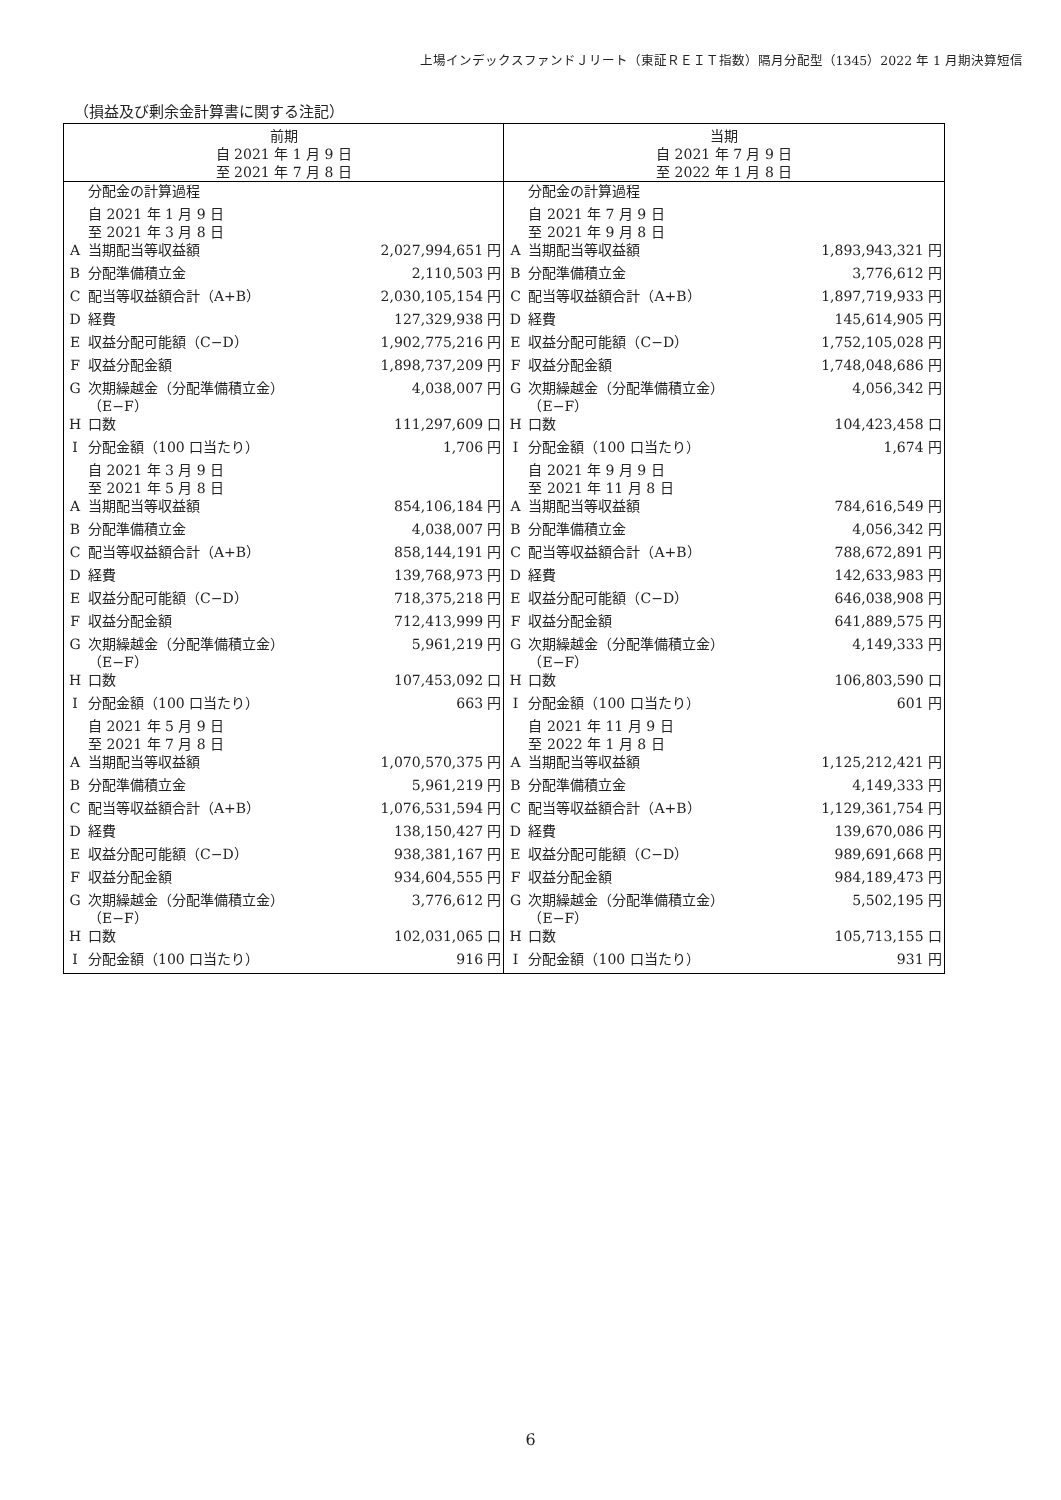上場インデックスファンドＪリート（東証ＲＥＩＴ指数）隔月分配型（1345）2022 年 1 月期決算短信
（損益及び剰余金計算書に関する注記）
| 前期 自 2021 年 1 月 9 日 至 2021 年 7 月 8 日 | | | 当期 自 2021 年 7 月 9 日 至 2022 年 1 月 8 日 | | |
| | 分配金の計算過程 | | | 分配金の計算過程 | |
| | 自 2021 年 1 月 9 日 至 2021 年 3 月 8 日 | | | 自 2021 年 7 月 9 日 至 2021 年 9 月 8 日 | |
| A | 当期配当等収益額 | 2,027,994,651 円 | A | 当期配当等収益額 | 1,893,943,321 円 |
| B | 分配準備積立金 | 2,110,503 円 | B | 分配準備積立金 | 3,776,612 円 |
| C | 配当等収益額合計（A+B） | 2,030,105,154 円 | C | 配当等収益額合計（A+B） | 1,897,719,933 円 |
| D | 経費 | 127,329,938 円 | D | 経費 | 145,614,905 円 |
| E | 収益分配可能額（C−D） | 1,902,775,216 円 | E | 収益分配可能額（C−D） | 1,752,105,028 円 |
| F | 収益分配金額 | 1,898,737,209 円 | F | 収益分配金額 | 1,748,048,686 円 |
| G | 次期繰越金（分配準備積立金） （E−F） | 4,038,007 円 | G | 次期繰越金（分配準備積立金） （E−F） | 4,056,342 円 |
| H | 口数 | 111,297,609 口 | H | 口数 | 104,423,458 口 |
| I | 分配金額（100 口当たり） | 1,706 円 | I | 分配金額（100 口当たり） | 1,674 円 |
| | 自 2021 年 3 月 9 日 至 2021 年 5 月 8 日 | | | 自 2021 年 9 月 9 日 至 2021 年 11 月 8 日 | |
| A | 当期配当等収益額 | 854,106,184 円 | A | 当期配当等収益額 | 784,616,549 円 |
| B | 分配準備積立金 | 4,038,007 円 | B | 分配準備積立金 | 4,056,342 円 |
| C | 配当等収益額合計（A+B） | 858,144,191 円 | C | 配当等収益額合計（A+B） | 788,672,891 円 |
| D | 経費 | 139,768,973 円 | D | 経費 | 142,633,983 円 |
| E | 収益分配可能額（C−D） | 718,375,218 円 | E | 収益分配可能額（C−D） | 646,038,908 円 |
| F | 収益分配金額 | 712,413,999 円 | F | 収益分配金額 | 641,889,575 円 |
| G | 次期繰越金（分配準備積立金） （E−F） | 5,961,219 円 | G | 次期繰越金（分配準備積立金） （E−F） | 4,149,333 円 |
| H | 口数 | 107,453,092 口 | H | 口数 | 106,803,590 口 |
| I | 分配金額（100 口当たり） | 663 円 | I | 分配金額（100 口当たり） | 601 円 |
| | 自 2021 年 5 月 9 日 至 2021 年 7 月 8 日 | | | 自 2021 年 11 月 9 日 至 2022 年 1 月 8 日 | |
| A | 当期配当等収益額 | 1,070,570,375 円 | A | 当期配当等収益額 | 1,125,212,421 円 |
| B | 分配準備積立金 | 5,961,219 円 | B | 分配準備積立金 | 4,149,333 円 |
| C | 配当等収益額合計（A+B） | 1,076,531,594 円 | C | 配当等収益額合計（A+B） | 1,129,361,754 円 |
| D | 経費 | 138,150,427 円 | D | 経費 | 139,670,086 円 |
| E | 収益分配可能額（C−D） | 938,381,167 円 | E | 収益分配可能額（C−D） | 989,691,668 円 |
| F | 収益分配金額 | 934,604,555 円 | F | 収益分配金額 | 984,189,473 円 |
| G | 次期繰越金（分配準備積立金） （E−F） | 3,776,612 円 | G | 次期繰越金（分配準備積立金） （E−F） | 5,502,195 円 |
| H | 口数 | 102,031,065 口 | H | 口数 | 105,713,155 口 |
| I | 分配金額（100 口当たり） | 916 円 | I | 分配金額（100 口当たり） | 931 円 |
6